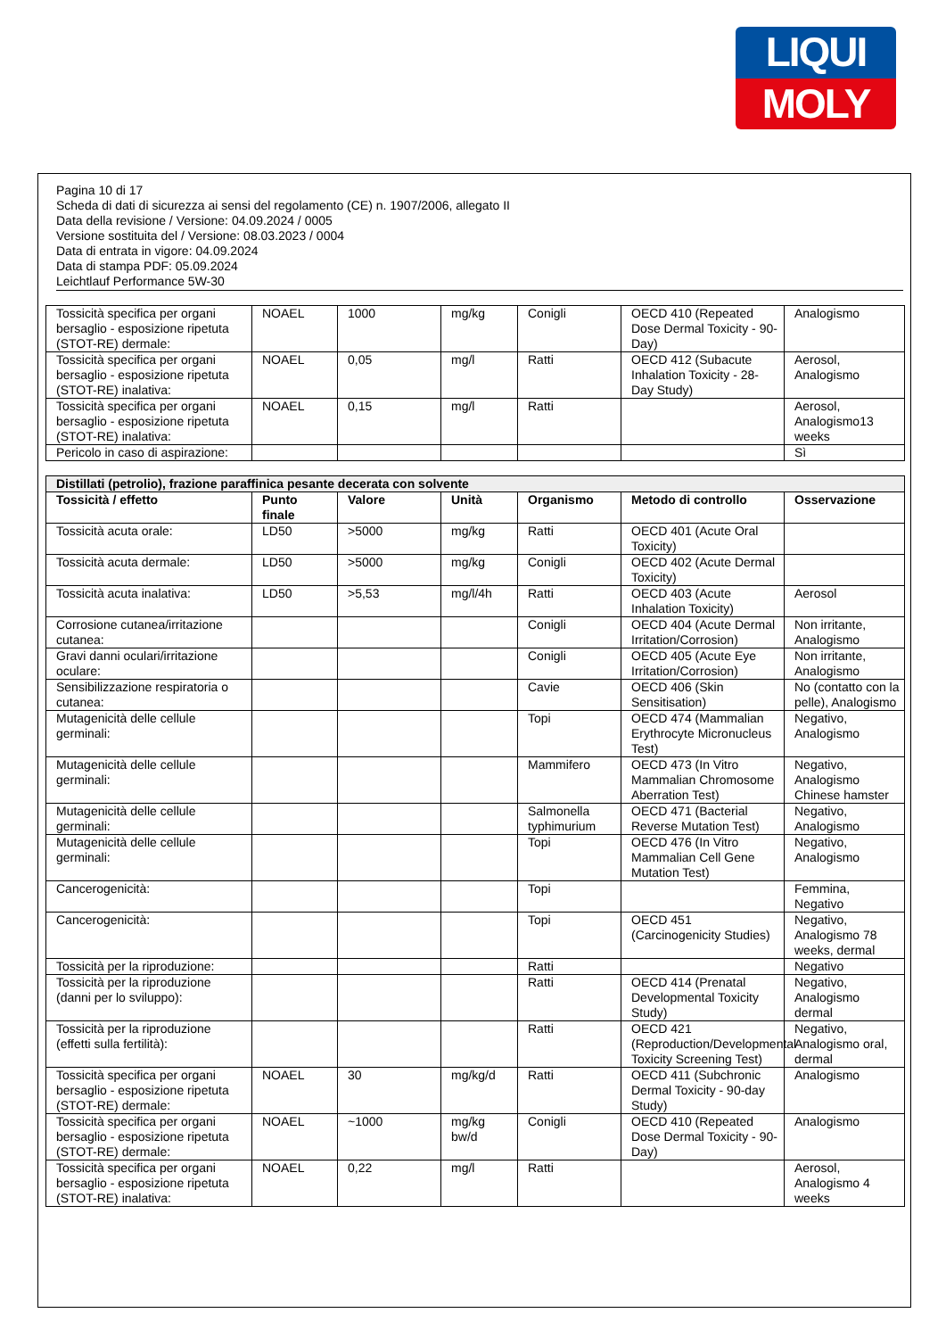LIQUI
MOLY
Pagina 10 di 17
Scheda di dati di sicurezza ai sensi del regolamento (CE) n. 1907/2006, allegato II
Data della revisione / Versione: 04.09.2024 / 0005
Versione sostituita del / Versione: 08.03.2023 / 0004
Data di entrata in vigore: 04.09.2024
Data di stampa PDF: 05.09.2024
Leichtlauf Performance 5W-30
| Tossicità specifica per organi bersaglio - esposizione ripetuta (STOT-RE) dermale: | NOAEL | 1000 | mg/kg | Conigli | OECD 410 (Repeated Dose Dermal Toxicity - 90-Day) | Analogismo |
| Tossicità specifica per organi bersaglio - esposizione ripetuta (STOT-RE) inalativa: | NOAEL | 0,05 | mg/l | Ratti | OECD 412 (Subacute Inhalation Toxicity - 28-Day Study) | Aerosol, Analogismo |
| Tossicità specifica per organi bersaglio - esposizione ripetuta (STOT-RE) inalativa: | NOAEL | 0,15 | mg/l | Ratti | | Aerosol, Analogismo13 weeks |
| Pericolo in caso di aspirazione: | | | | | | Sì |
| Distillati (petrolio), frazione paraffinica pesante decerata con solvente | | | | | | |
| --- | --- | --- | --- | --- | --- | --- |
| Tossicità / effetto | Punto finale | Valore | Unità | Organismo | Metodo di controllo | Osservazione |
| Tossicità acuta orale: | LD50 | >5000 | mg/kg | Ratti | OECD 401 (Acute Oral Toxicity) | |
| Tossicità acuta dermale: | LD50 | >5000 | mg/kg | Conigli | OECD 402 (Acute Dermal Toxicity) | |
| Tossicità acuta inalativa: | LD50 | >5,53 | mg/l/4h | Ratti | OECD 403 (Acute Inhalation Toxicity) | Aerosol |
| Corrosione cutanea/irritazione cutanea: | | | | Conigli | OECD 404 (Acute Dermal Irritation/Corrosion) | Non irritante, Analogismo |
| Gravi danni oculari/irritazione oculare: | | | | Conigli | OECD 405 (Acute Eye Irritation/Corrosion) | Non irritante, Analogismo |
| Sensibilizzazione respiratoria o cutanea: | | | | Cavie | OECD 406 (Skin Sensitisation) | No (contatto con la pelle), Analogismo |
| Mutagenicità delle cellule germinali: | | | | Topi | OECD 474 (Mammalian Erythrocyte Micronucleus Test) | Negativo, Analogismo |
| Mutagenicità delle cellule germinali: | | | | Mammifero | OECD 473 (In Vitro Mammalian Chromosome Aberration Test) | Negativo, Analogismo Chinese hamster |
| Mutagenicità delle cellule germinali: | | | | Salmonella typhimurium | OECD 471 (Bacterial Reverse Mutation Test) | Negativo, Analogismo |
| Mutagenicità delle cellule germinali: | | | | Topi | OECD 476 (In Vitro Mammalian Cell Gene Mutation Test) | Negativo, Analogismo |
| Cancerogenicità: | | | | Topi | | Femmina, Negativo |
| Cancerogenicità: | | | | Topi | OECD 451 (Carcinogenicity Studies) | Negativo, Analogismo 78 weeks, dermal |
| Tossicità per la riproduzione: | | | | Ratti | | Negativo |
| Tossicità per la riproduzione (danni per lo sviluppo): | | | | Ratti | OECD 414 (Prenatal Developmental Toxicity Study) | Negativo, Analogismo dermal |
| Tossicità per la riproduzione (effetti sulla fertilità): | | | | Ratti | OECD 421 (Reproduction/Developmental Toxicity Screening Test) | Negativo, Analogismo oral, dermal |
| Tossicità specifica per organi bersaglio - esposizione ripetuta (STOT-RE) dermale: | NOAEL | 30 | mg/kg/d | Ratti | OECD 411 (Subchronic Dermal Toxicity - 90-day Study) | Analogismo |
| Tossicità specifica per organi bersaglio - esposizione ripetuta (STOT-RE) dermale: | NOAEL | ~1000 | mg/kg bw/d | Conigli | OECD 410 (Repeated Dose Dermal Toxicity - 90-Day) | Analogismo |
| Tossicità specifica per organi bersaglio - esposizione ripetuta (STOT-RE) inalativa: | NOAEL | 0,22 | mg/l | Ratti | | Aerosol, Analogismo 4 weeks |